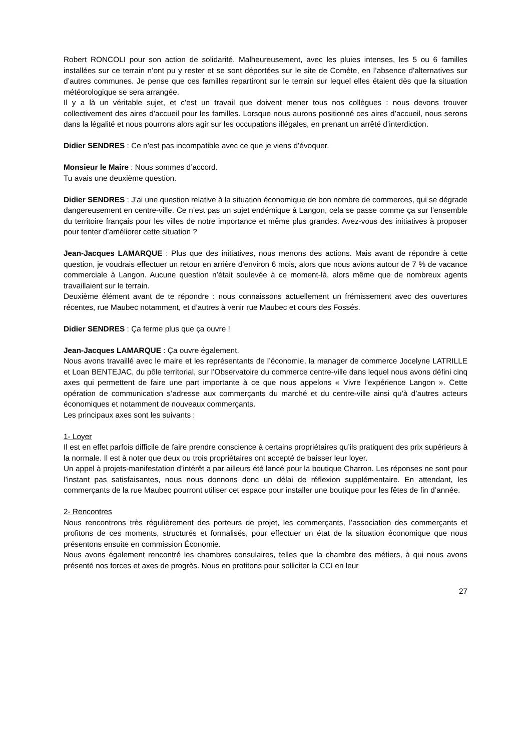Robert RONCOLI pour son action de solidarité. Malheureusement, avec les pluies intenses, les 5 ou 6 familles installées sur ce terrain n’ont pu y rester et se sont déportées sur le site de Comète, en l’absence d’alternatives sur d’autres communes. Je pense que ces familles repartiront sur le terrain sur lequel elles étaient dès que la situation météorologique se sera arrangée.
Il y a là un véritable sujet, et c’est un travail que doivent mener tous nos collègues : nous devons trouver collectivement des aires d’accueil pour les familles. Lorsque nous aurons positionné ces aires d’accueil, nous serons dans la légalité et nous pourrons alors agir sur les occupations illégales, en prenant un arrêté d’interdiction.
Didier SENDRES : Ce n’est pas incompatible avec ce que je viens d’évoquer.
Monsieur le Maire : Nous sommes d’accord.
Tu avais une deuxième question.
Didier SENDRES : J’ai une question relative à la situation économique de bon nombre de commerces, qui se dégrade dangereusement en centre-ville. Ce n’est pas un sujet endémique à Langon, cela se passe comme ça sur l’ensemble du territoire français pour les villes de notre importance et même plus grandes. Avez-vous des initiatives à proposer pour tenter d’améliorer cette situation ?
Jean-Jacques LAMARQUE : Plus que des initiatives, nous menons des actions. Mais avant de répondre à cette question, je voudrais effectuer un retour en arrière d’environ 6 mois, alors que nous avions autour de 7 % de vacance commerciale à Langon. Aucune question n’était soulevée à ce moment-là, alors même que de nombreux agents travaillaient sur le terrain.
Deuxième élément avant de te répondre : nous connaissons actuellement un frémissement avec des ouvertures récentes, rue Maubec notamment, et d’autres à venir rue Maubec et cours des Fossés.
Didier SENDRES : Ça ferme plus que ça ouvre !
Jean-Jacques LAMARQUE : Ça ouvre également.
Nous avons travaillé avec le maire et les représentants de l’économie, la manager de commerce Jocelyne LATRILLE et Loan BENTEJAC, du pôle territorial, sur l’Observatoire du commerce centre-ville dans lequel nous avons défini cinq axes qui permettent de faire une part importante à ce que nous appelons « Vivre l’expérience Langon ». Cette opération de communication s’adresse aux commerçants du marché et du centre-ville ainsi qu’à d’autres acteurs économiques et notamment de nouveaux commerçants.
Les principaux axes sont les suivants :
1- Loyer
Il est en effet parfois difficile de faire prendre conscience à certains propriétaires qu’ils pratiquent des prix supérieurs à la normale. Il est à noter que deux ou trois propriétaires ont accepté de baisser leur loyer.
Un appel à projets-manifestation d’intérêt a par ailleurs été lancé pour la boutique Charron. Les réponses ne sont pour l’instant pas satisfaisantes, nous nous donnons donc un délai de réflexion supplémentaire. En attendant, les commerçants de la rue Maubec pourront utiliser cet espace pour installer une boutique pour les fêtes de fin d’année.
2- Rencontres
Nous rencontrons très régulièrement des porteurs de projet, les commerçants, l’association des commerçants et profitons de ces moments, structurés et formalisés, pour effectuer un état de la situation économique que nous présentons ensuite en commission Économie.
Nous avons également rencontré les chambres consulaires, telles que la chambre des métiers, à qui nous avons présenté nos forces et axes de progrès. Nous en profitons pour solliciter la CCI en leur
27